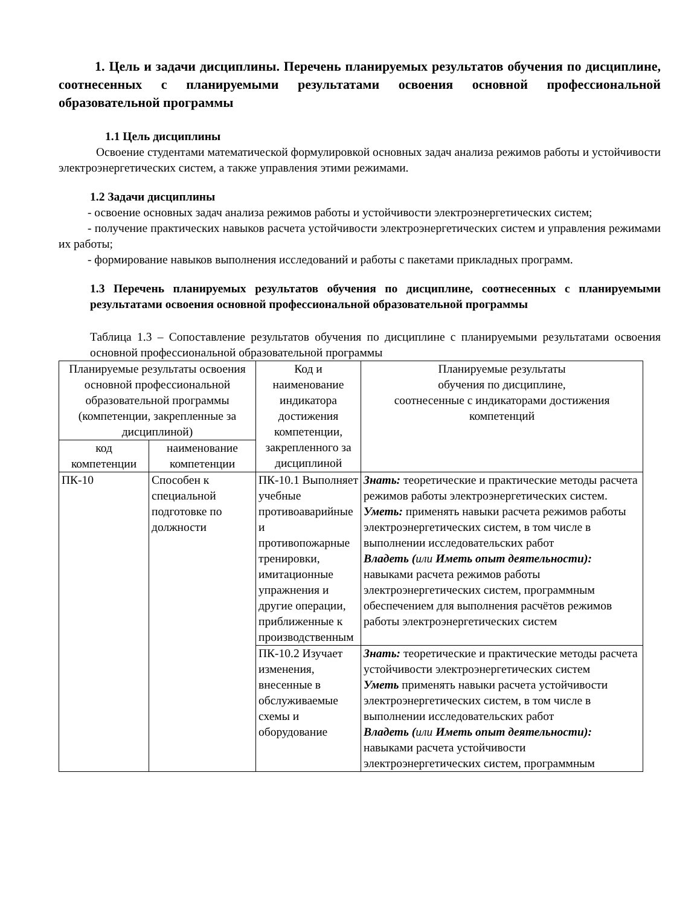1. Цель и задачи дисциплины. Перечень планируемых результатов обучения по дисциплине, соотнесенных с планируемыми результатами освоения основной профессиональной образовательной программы
1.1 Цель дисциплины
Освоение студентами математической формулировкой основных задач анализа режимов работы и устойчивости электроэнергетических систем, а также управления этими режимами.
1.2 Задачи дисциплины
- освоение основных задач анализа режимов работы и устойчивости электроэнергетических систем;
- получение практических навыков расчета устойчивости электроэнергетических систем и управления режимами их работы;
- формирование навыков выполнения исследований и работы с пакетами прикладных программ.
1.3 Перечень планируемых результатов обучения по дисциплине, соотнесенных с планируемыми результатами освоения основной профессиональной образовательной программы
Таблица 1.3 – Сопоставление результатов обучения по дисциплине с планируемыми результатами освоения основной профессиональной образовательной программы
| Планируемые результаты освоения основной профессиональной образовательной программы (компетенции, закрепленные за дисциплиной) | | Код и наименование индикатора достижения компетенции, закрепленного за дисциплиной | Планируемые результаты обучения по дисциплине, соотнесенные с индикаторами достижения компетенций |
| код компетенции | наименование компетенции | | |
| ПК-10 | Способен к специальной подготовке по должности | ПК-10.1 Выполняет учебные противоаварийные и противопожарные тренировки, имитационные упражнения и другие операции, приближенные к производственным | Знать: теоретические и практические методы расчета режимов работы электроэнергетических систем. Уметь: применять навыки расчета режимов работы электроэнергетических систем, в том числе в выполнении исследовательских работ Владеть ( или Иметь опыт деятельности): навыками расчета режимов работы электроэнергетических систем, программным обеспечением для выполнения расчётов режимов работы электроэнергетических систем |
| | | ПК-10.2 Изучает изменения, внесенные в обслуживаемые схемы и оборудование | Знать: теоретические и практические методы расчета устойчивости электроэнергетических систем Уметь применять навыки расчета устойчивости электроэнергетических систем, в том числе в выполнении исследовательских работ Владеть ( или Иметь опыт деятельности): навыками расчета устойчивости электроэнергетических систем, программным |